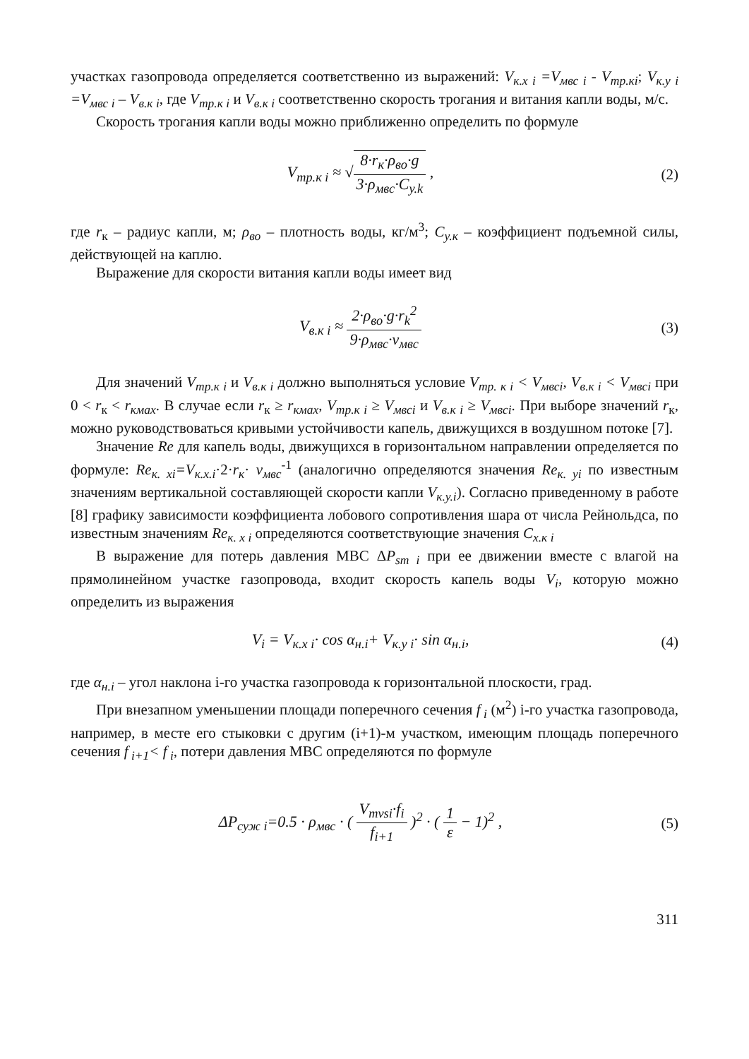участках газопровода определяется соответственно из выражений: V<sub>к.х i</sub> =V<sub>мвс i</sub> - V<sub>тр.кi</sub>; V<sub>к.у i</sub> =V<sub>мвс i</sub> – V<sub>в.к i</sub>, где V<sub>тр.к i</sub> и V<sub>в.к i</sub> соответственно скорость трогания и витания капли воды, м/с.
Скорость трогания капли воды можно приближенно определить по формуле
V<sub>тр.к i</sub> ≈ √8·r<sub>к</sub>·ρ<sub>во</sub>·g 3·ρ<sub>мвс</sub>·C<sub>y.k</sub> ,
(2)
где r<sub>к</sub> – радиус капли, м; ρ<sub>во</sub> – плотность воды, кг/м<sup>3</sup>; C<sub>у.к</sub> – коэффициент подъемной силы, действующей на каплю.
Выражение для скорости витания капли воды имеет вид
V<sub>в.к i</sub> ≈ 2·ρ<sub>во</sub>·g·r<sub>k</sub><sup>2</sup> 9·ρ<sub>мвс</sub>·ν<sub>мвс</sub>
(3)
Для значений V<sub>тр.к i</sub> и V<sub>в.к i</sub> должно выполняться условие V<sub>тр. к i</sub> < V<sub>мвсi</sub>, V<sub>в.к i</sub> < V<sub>мвсi</sub> при 0 < r<sub>к</sub> < r<sub>кмах</sub>. В случае если r<sub>к</sub> ≥ r<sub>кмах</sub>, V<sub>тр.к i</sub> ≥ V<sub>мвсi</sub> и V<sub>в.к i</sub> ≥ V<sub>мвсi</sub>. При выборе значений r<sub>к</sub>, можно руководствоваться кривыми устойчивости капель, движущихся в воздушном потоке [7].
Значение Re для капель воды, движущихся в горизонтальном направлении определяется по формуле: Re<sub>к. xi</sub>=V<sub>к.х.i</sub>·2·r<sub>к</sub>· ν<sub>мвс</sub><sup>-1</sup> (аналогично определяются значения Re<sub>к. yi</sub> по известным значениям вертикальной составляющей скорости капли V<sub>к.у.i</sub>). Согласно приведенному в работе [8] графику зависимости коэффициента лобового сопротивления шара от числа Рейнольдса, по известным значениям Re<sub>к. x i</sub> определяются соответствующие значения C<sub>х.к i</sub>
В выражение для потерь давления МВС ΔP<sub>sm i</sub> при ее движении вместе с влагой на прямолинейном участке газопровода, входит скорость капель воды V<sub>i</sub>, которую можно определить из выражения
V<sub>i</sub> = V<sub>к.х i</sub>· cos α<sub>н.i</sub>+ V<sub>к.у i</sub>· sin α<sub>н.i</sub>,
(4)
где α<sub>н.i</sub> – угол наклона i-го участка газопровода к горизонтальной плоскости, град.
При внезапном уменьшении площади поперечного сечения f<sub>i</sub> (м<sup>2</sup>) i-го участка газопровода, например, в месте его стыковки с другим (i+1)-м участком, имеющим площадь поперечного сечения f<sub>i+1</sub>< f<sub>i</sub>, потери давления МВС определяются по формуле
ΔP<sub>суж i</sub>=0.5 · ρ<sub>мвс</sub> · ( V<sub>mvsi</sub>·f<sub>i</sub> f<sub>i+1</sub> )<sup>2</sup> · ( 1 ε − 1)<sup>2</sup> ,
(5)
311